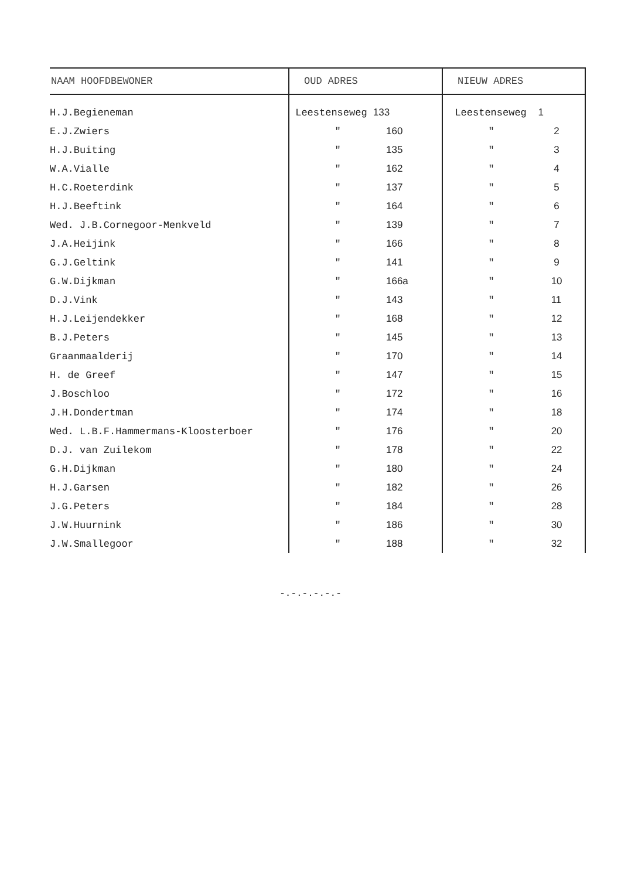| NAAM HOOFDBEWONER | OUD ADRES | NIEUW ADRES |
| --- | --- | --- |
| H.J.Begieneman | Leestenseweg 133 | Leestenseweg 1 |
| E.J.Zwiers | " 160 | " 2 |
| H.J.Buiting | " 135 | " 3 |
| W.A.Vialle | " 162 | " 4 |
| H.C.Roeterdink | " 137 | " 5 |
| H.J.Beeftink | " 164 | " 6 |
| Wed. J.B.Cornegoor-Menkveld | " 139 | " 7 |
| J.A.Heijink | " 166 | " 8 |
| G.J.Geltink | " 141 | " 9 |
| G.W.Dijkman | " 166a | " 10 |
| D.J.Vink | " 143 | " 11 |
| H.J.Leijendekker | " 168 | " 12 |
| B.J.Peters | " 145 | " 13 |
| Graanmaalderij | " 170 | " 14 |
| H. de Greef | " 147 | " 15 |
| J.Boschloo | " 172 | " 16 |
| J.H.Dondertman | " 174 | " 18 |
| Wed. L.B.F.Hammermans-Kloosterboer | " 176 | " 20 |
| D.J. van Zuilekom | " 178 | " 22 |
| G.H.Dijkman | " 180 | " 24 |
| H.J.Garsen | " 182 | " 26 |
| J.G.Peters | " 184 | " 28 |
| J.W.Huurnink | " 186 | " 30 |
| J.W.Smallegoor | " 188 | " 32 |
-.-.-.-.-.-